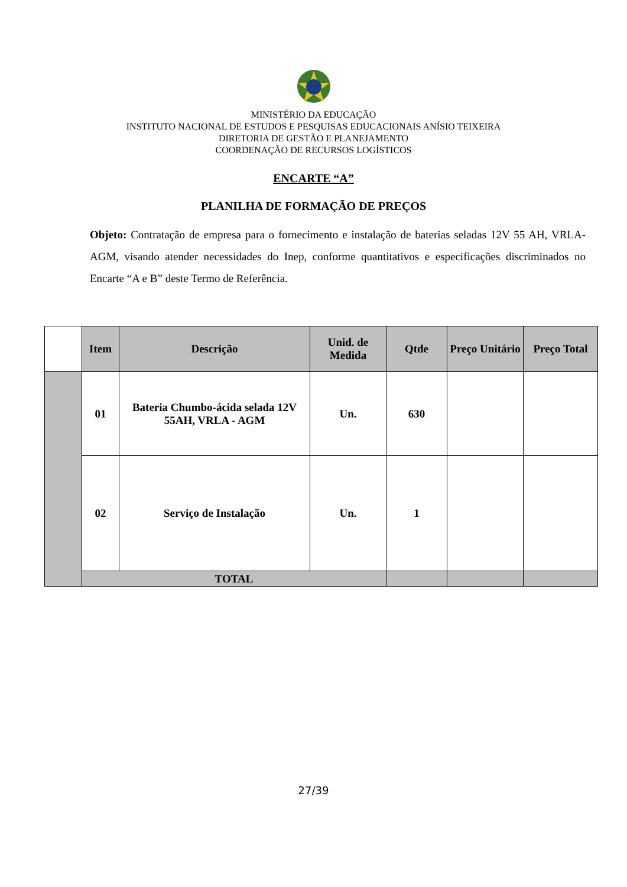MINISTÉRIO DA EDUCAÇÃO
INSTITUTO NACIONAL DE ESTUDOS E PESQUISAS EDUCACIONAIS ANÍSIO TEIXEIRA
DIRETORIA DE GESTÃO E PLANEJAMENTO
COORDENAÇÃO DE RECURSOS LOGÍSTICOS
ENCARTE “A”
PLANILHA DE FORMAÇÃO DE PREÇOS
Objeto: Contratação de empresa para o fornecimento e instalação de baterias seladas 12V 55 AH, VRLA-AGM, visando atender necessidades do Inep, conforme quantitativos e especificações discriminados no Encarte “A e B” deste Termo de Referência.
| | Item | Descrição | Unid. de Medida | Qtde | Preço Unitário | Preço Total |
| | 01 | Bateria Chumbo-ácida selada 12V 55AH, VRLA - AGM | Un. | 630 | | |
| | 02 | Serviço de Instalação | Un. | 1 | | |
| | TOTAL | | | | | |
27/39